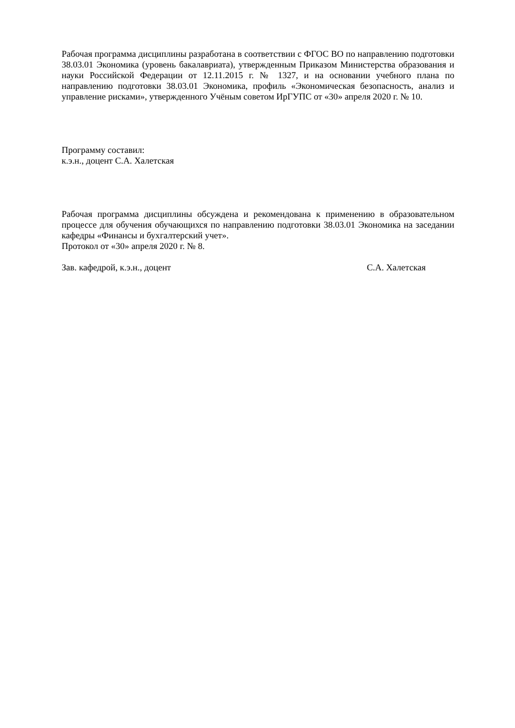Рабочая программа дисциплины разработана в соответствии с ФГОС ВО по направлению подготовки 38.03.01 Экономика (уровень бакалавриата), утвержденным Приказом Министерства образования и науки Российской Федерации от 12.11.2015 г. № 1327, и на основании учебного плана по направлению подготовки 38.03.01 Экономика, профиль «Экономическая безопасность, анализ и управление рисками», утвержденного Учёным советом ИрГУПС от «30» апреля 2020 г. № 10.
Программу составил:
к.э.н., доцент С.А. Халетская
Рабочая программа дисциплины обсуждена и рекомендована к применению в образовательном процессе для обучения обучающихся по направлению подготовки 38.03.01 Экономика на заседании кафедры «Финансы и бухгалтерский учет».
Протокол от «30» апреля 2020 г. № 8.
Зав. кафедрой, к.э.н., доцент С.А. Халетская